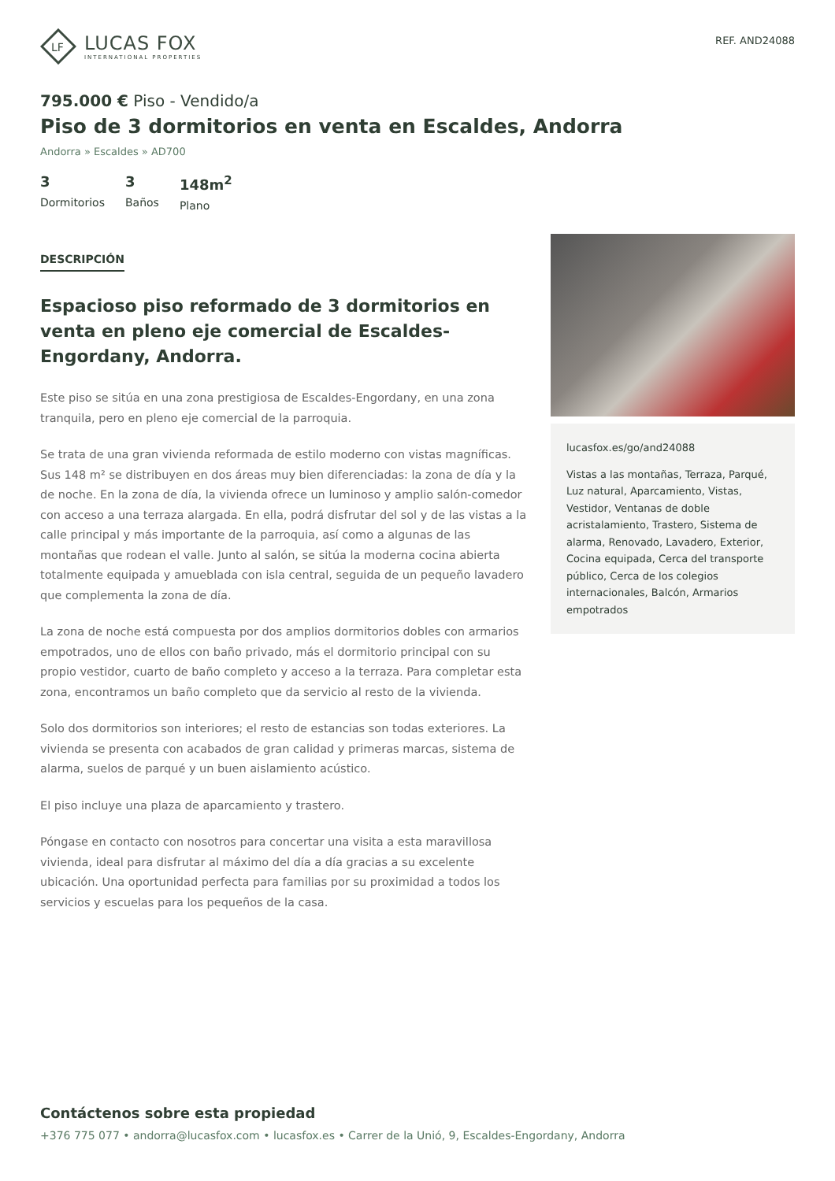LF
LUCAS FOX
INTERNATIONAL PROPERTIES
REF. AND24088
795.000 € Piso - Vendido/a
Piso de 3 dormitorios en venta en Escaldes, Andorra
Andorra » Escaldes » AD700
3
Dormitorios
3
Baños
148m<sup>2</sup>
Plano
DESCRIPCIÓN
Espacioso piso reformado de 3 dormitorios en venta en pleno eje comercial de Escaldes-Engordany, Andorra.
Este piso se sitúa en una zona prestigiosa de Escaldes-Engordany, en una zona tranquila, pero en pleno eje comercial de la parroquia.
Se trata de una gran vivienda reformada de estilo moderno con vistas magníficas. Sus 148 m² se distribuyen en dos áreas muy bien diferenciadas: la zona de día y la de noche. En la zona de día, la vivienda ofrece un luminoso y amplio salón-comedor con acceso a una terraza alargada. En ella, podrá disfrutar del sol y de las vistas a la calle principal y más importante de la parroquia, así como a algunas de las montañas que rodean el valle. Junto al salón, se sitúa la moderna cocina abierta totalmente equipada y amueblada con isla central, seguida de un pequeño lavadero que complementa la zona de día.
La zona de noche está compuesta por dos amplios dormitorios dobles con armarios empotrados, uno de ellos con baño privado, más el dormitorio principal con su propio vestidor, cuarto de baño completo y acceso a la terraza. Para completar esta zona, encontramos un baño completo que da servicio al resto de la vivienda.
Solo dos dormitorios son interiores; el resto de estancias son todas exteriores. La vivienda se presenta con acabados de gran calidad y primeras marcas, sistema de alarma, suelos de parqué y un buen aislamiento acústico.
El piso incluye una plaza de aparcamiento y trastero.
Póngase en contacto con nosotros para concertar una visita a esta maravillosa vivienda, ideal para disfrutar al máximo del día a día gracias a su excelente ubicación. Una oportunidad perfecta para familias por su proximidad a todos los servicios y escuelas para los pequeños de la casa.
lucasfox.es/go/and24088
Vistas a las montañas, Terraza, Parqué, Luz natural, Aparcamiento, Vistas, Vestidor, Ventanas de doble acristalamiento, Trastero, Sistema de alarma, Renovado, Lavadero, Exterior, Cocina equipada, Cerca del transporte público, Cerca de los colegios internacionales, Balcón, Armarios empotrados
Contáctenos sobre esta propiedad
+376 775 077 • andorra@lucasfox.com • lucasfox.es • Carrer de la Unió, 9, Escaldes-Engordany, Andorra